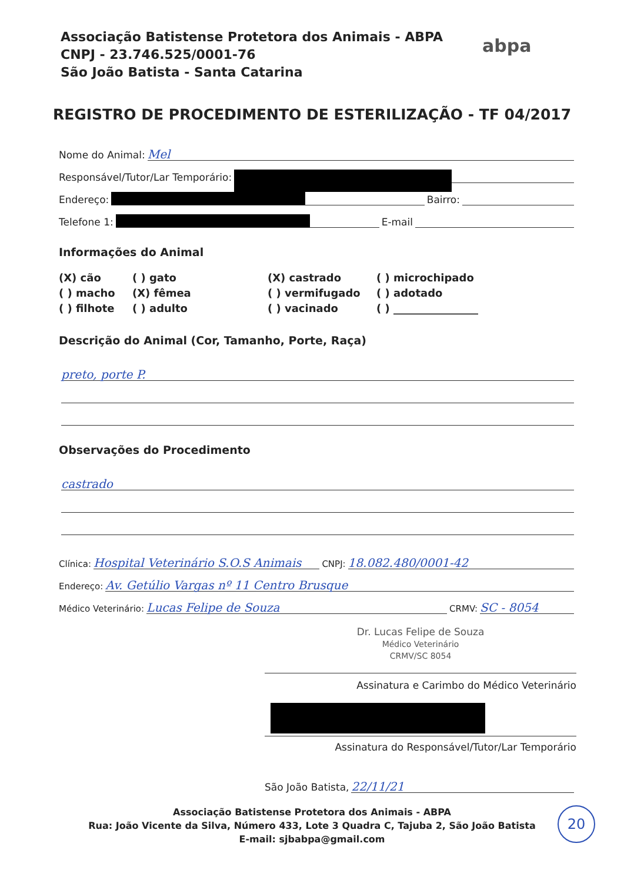Associação Batistense Protetora dos Animais - ABPA
CNPJ - 23.746.525/0001-76
São João Batista - Santa Catarina
abpa
REGISTRO DE PROCEDIMENTO DE ESTERILIZAÇÃO - TF 04/2017
Nome do Animal: Mel
Responsável/Tutor/Lar Temporário:
Endereço: Bairro:
Telefone 1: E-mail
Informações do Animal
(X) cão
( ) gato
(X) castrado
( ) microchipado
( ) macho
(X) fêmea
( ) vermifugado
( ) adotado
( ) filhote
( ) adulto
( ) vacinado
( ) ________________
Descrição do Animal (Cor, Tamanho, Porte, Raça)
preto, porte P.
Observações do Procedimento
castrado
Clínica: Hospital Veterinário S.O.S Animais CNPJ: 18.082.480/0001-42
Endereço: Av. Getúlio Vargas nº 11 Centro Brusque
Médico Veterinário: Lucas Felipe de Souza CRMV: SC - 8054
Dr. Lucas Felipe de Souza
Médico Veterinário
CRMV/SC 8054
Assinatura e Carimbo do Médico Veterinário
Assinatura do Responsável/Tutor/Lar Temporário
São João Batista, 22/11/21
Associação Batistense Protetora dos Animais - ABPA
Rua: João Vicente da Silva, Número 433, Lote 3 Quadra C, Tajuba 2, São João Batista
E-mail: sjbabpa@gmail.com
20